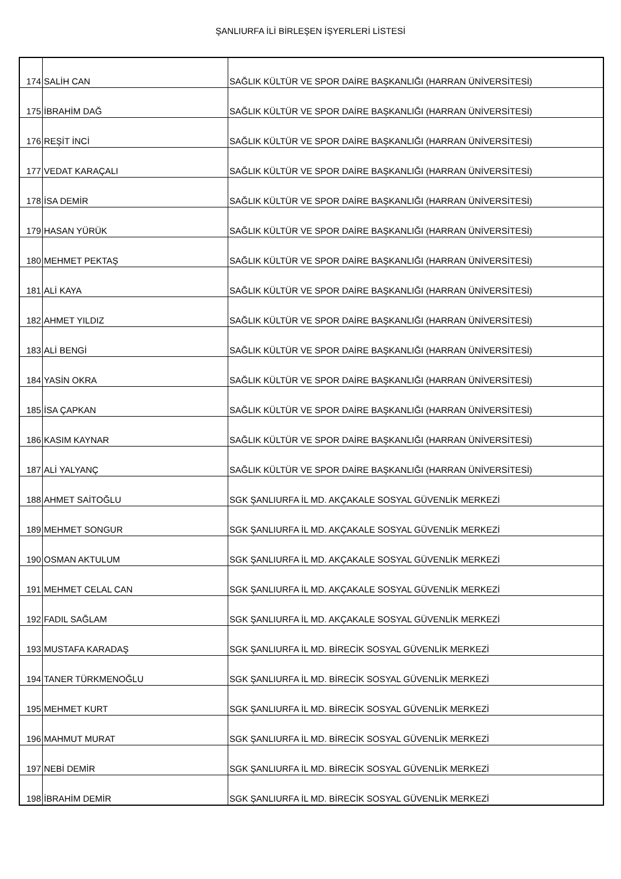ŞANLIURFA İLİ BİRLEŞEN İŞYERLERİ LİSTESİ
| 174 | SALİH CAN | SAĞLIK KÜLTÜR VE SPOR DAİRE BAŞKANLIĞI (HARRAN ÜNİVERSİTESİ) |
| 175 | İBRAHİM DAĞ | SAĞLIK KÜLTÜR VE SPOR DAİRE BAŞKANLIĞI (HARRAN ÜNİVERSİTESİ) |
| 176 | REŞİT İNCİ | SAĞLIK KÜLTÜR VE SPOR DAİRE BAŞKANLIĞI (HARRAN ÜNİVERSİTESİ) |
| 177 | VEDAT KARAÇALI | SAĞLIK KÜLTÜR VE SPOR DAİRE BAŞKANLIĞI (HARRAN ÜNİVERSİTESİ) |
| 178 | İSA DEMİR | SAĞLIK KÜLTÜR VE SPOR DAİRE BAŞKANLIĞI (HARRAN ÜNİVERSİTESİ) |
| 179 | HASAN YÜRÜK | SAĞLIK KÜLTÜR VE SPOR DAİRE BAŞKANLIĞI (HARRAN ÜNİVERSİTESİ) |
| 180 | MEHMET PEKTAŞ | SAĞLIK KÜLTÜR VE SPOR DAİRE BAŞKANLIĞI (HARRAN ÜNİVERSİTESİ) |
| 181 | ALİ KAYA | SAĞLIK KÜLTÜR VE SPOR DAİRE BAŞKANLIĞI (HARRAN ÜNİVERSİTESİ) |
| 182 | AHMET YILDIZ | SAĞLIK KÜLTÜR VE SPOR DAİRE BAŞKANLIĞI (HARRAN ÜNİVERSİTESİ) |
| 183 | ALİ BENGİ | SAĞLIK KÜLTÜR VE SPOR DAİRE BAŞKANLIĞI (HARRAN ÜNİVERSİTESİ) |
| 184 | YASİN OKRA | SAĞLIK KÜLTÜR VE SPOR DAİRE BAŞKANLIĞI (HARRAN ÜNİVERSİTESİ) |
| 185 | İSA ÇAPKAN | SAĞLIK KÜLTÜR VE SPOR DAİRE BAŞKANLIĞI (HARRAN ÜNİVERSİTESİ) |
| 186 | KASIM KAYNAR | SAĞLIK KÜLTÜR VE SPOR DAİRE BAŞKANLIĞI (HARRAN ÜNİVERSİTESİ) |
| 187 | ALİ YALYANÇ | SAĞLIK KÜLTÜR VE SPOR DAİRE BAŞKANLIĞI (HARRAN ÜNİVERSİTESİ) |
| 188 | AHMET SAİTOĞLU | SGK ŞANLIURFA İL MD. AKÇAKALE SOSYAL GÜVENLİK MERKEZİ |
| 189 | MEHMET SONGUR | SGK ŞANLIURFA İL MD. AKÇAKALE SOSYAL GÜVENLİK MERKEZİ |
| 190 | OSMAN AKTULUM | SGK ŞANLIURFA İL MD. AKÇAKALE SOSYAL GÜVENLİK MERKEZİ |
| 191 | MEHMET CELAL CAN | SGK ŞANLIURFA İL MD. AKÇAKALE SOSYAL GÜVENLİK MERKEZİ |
| 192 | FADIL SAĞLAM | SGK ŞANLIURFA İL MD. AKÇAKALE SOSYAL GÜVENLİK MERKEZİ |
| 193 | MUSTAFA KARADAŞ | SGK ŞANLIURFA İL MD. BİRECİK SOSYAL GÜVENLİK MERKEZİ |
| 194 | TANER TÜRKMENOĞLU | SGK ŞANLIURFA İL MD. BİRECİK SOSYAL GÜVENLİK MERKEZİ |
| 195 | MEHMET KURT | SGK ŞANLIURFA İL MD. BİRECİK SOSYAL GÜVENLİK MERKEZİ |
| 196 | MAHMUT MURAT | SGK ŞANLIURFA İL MD. BİRECİK SOSYAL GÜVENLİK MERKEZİ |
| 197 | NEBİ DEMİR | SGK ŞANLIURFA İL MD. BİRECİK SOSYAL GÜVENLİK MERKEZİ |
| 198 | İBRAHİM DEMİR | SGK ŞANLIURFA İL MD. BİRECİK SOSYAL GÜVENLİK MERKEZİ |